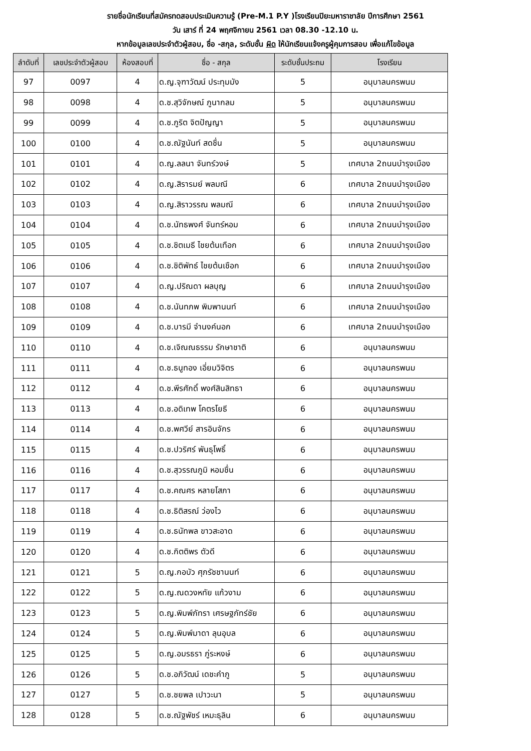รายชื่อนักเรียนที่สมัครทดสอบประเมินความรู้ (Pre-M.1 P.Y )โรงเรียนปิยะมหาราชาลัย ปีการศึกษา 2561
วัน เสาร์ ที่ 24 พฤศจิกายน 2561 เวลา 08.30 -12.10 น.
หากข้อมูลเลขประจำตัวผู้สอบ, ชื่อ -สกุล, ระดับชั้น ผิด ให้นักเรียนแจ้งครูผู้คุมการสอบ เพื่อแก้ไขข้อมูล
| ลำดับที่ | เลขประจำตัวผู้สอบ | ห้องสอบที่ | ชื่อ - สกุล | ระดับชั้นประถม | โรงเรียน |
| --- | --- | --- | --- | --- | --- |
| 97 | 0097 | 4 | ด.ญ.จุฑาวัฒน์ ประทุมมัง | 5 | อนุบาลนครพนม |
| 98 | 0098 | 4 | ด.ช.สุวิจักษณ์ ภูนากลม | 5 | อนุบาลนครพนม |
| 99 | 0099 | 4 | ด.ช.ภูริต จิตปัญญา | 5 | อนุบาลนครพนม |
| 100 | 0100 | 4 | ด.ช.ณัฐนันท์ สดชื่น | 5 | อนุบาลนครพนม |
| 101 | 0101 | 4 | ด.ญ.ลลนา จันทร์วงษ์ | 5 | เทศบาล 2ถนนบำรุงเมือง |
| 102 | 0102 | 4 | ด.ญ.สิรารมย์ พลมณี | 6 | เทศบาล 2ถนนบำรุงเมือง |
| 103 | 0103 | 4 | ด.ญ.สิราวรรณ พลมณี | 6 | เทศบาล 2ถนนบำรุงเมือง |
| 104 | 0104 | 4 | ด.ช.นัทธพงศ์ จันทร์หอม | 6 | เทศบาล 2ถนนบำรุงเมือง |
| 105 | 0105 | 4 | ด.ช.ชิตเมธี ไชยต้นเทือก | 6 | เทศบาล 2ถนนบำรุงเมือง |
| 106 | 0106 | 4 | ด.ช.ชิติพัทธ์ ไชยต้นเชือก | 6 | เทศบาล 2ถนนบำรุงเมือง |
| 107 | 0107 | 4 | ด.ญ.ปริณดา ผลบุญ | 6 | เทศบาล 2ถนนบำรุงเมือง |
| 108 | 0108 | 4 | ด.ช.นันทภพ พิมพานนท์ | 6 | เทศบาล 2ถนนบำรุงเมือง |
| 109 | 0109 | 4 | ด.ช.บารมี จำนงค์นอก | 6 | เทศบาล 2ถนนบำรุงเมือง |
| 110 | 0110 | 4 | ด.ช.เจิณณธรรม รักษาชาติ | 6 | อนุบาลนครพนม |
| 111 | 0111 | 4 | ด.ช.ธนูทอง เอี่ยมวิจิตร | 6 | อนุบาลนครพนม |
| 112 | 0112 | 4 | ด.ช.พีรศักดิ์ พงศ์สินสิทธา | 6 | อนุบาลนครพนม |
| 113 | 0113 | 4 | ด.ช.อดิเทพ โคตรโยธี | 6 | อนุบาลนครพนม |
| 114 | 0114 | 4 | ด.ช.พศวีย์ สารอินจักร | 6 | อนุบาลนครพนม |
| 115 | 0115 | 4 | ด.ช.ปวริศร์ พันธุโพธิ์ | 6 | อนุบาลนครพนม |
| 116 | 0116 | 4 | ด.ช.สุวรรณภูมิ หอมชื่น | 6 | อนุบาลนครพนม |
| 117 | 0117 | 4 | ด.ช.คณศร หลายโสภา | 6 | อนุบาลนครพนม |
| 118 | 0118 | 4 | ด.ช.ธิติสรณ์ ว่องไว | 6 | อนุบาลนครพนม |
| 119 | 0119 | 4 | ด.ช.ธนัทพล ขาวสะอาด | 6 | อนุบาลนครพนม |
| 120 | 0120 | 4 | ด.ช.กิตติพร ตัวดี | 6 | อนุบาลนครพนม |
| 121 | 0121 | 5 | ด.ญ.กอบัว ศุภรัชชานนท์ | 6 | อนุบาลนครพนม |
| 122 | 0122 | 5 | ด.ญ.ณดวงหทัย แก้วงาม | 6 | อนุบาลนครพนม |
| 123 | 0123 | 5 | ด.ญ.พิมพ์ภัทรา เศรษฐภัทร์ชัย | 6 | อนุบาลนครพนม |
| 124 | 0124 | 5 | ด.ญ.พิมพ์มาดา ลุนอุบล | 6 | อนุบาลนครพนม |
| 125 | 0125 | 5 | ด.ญ.อมรธรา ภู่ระหงษ์ | 6 | อนุบาลนครพนม |
| 126 | 0126 | 5 | ด.ช.อภิวัฒน์ เดชะคำภู | 5 | อนุบาลนครพนม |
| 127 | 0127 | 5 | ด.ช.ชยพล เปาวะนา | 5 | อนุบาลนครพนม |
| 128 | 0128 | 5 | ด.ช.ณัฐพัชร์ เหมะธุลิน | 6 | อนุบาลนครพนม |